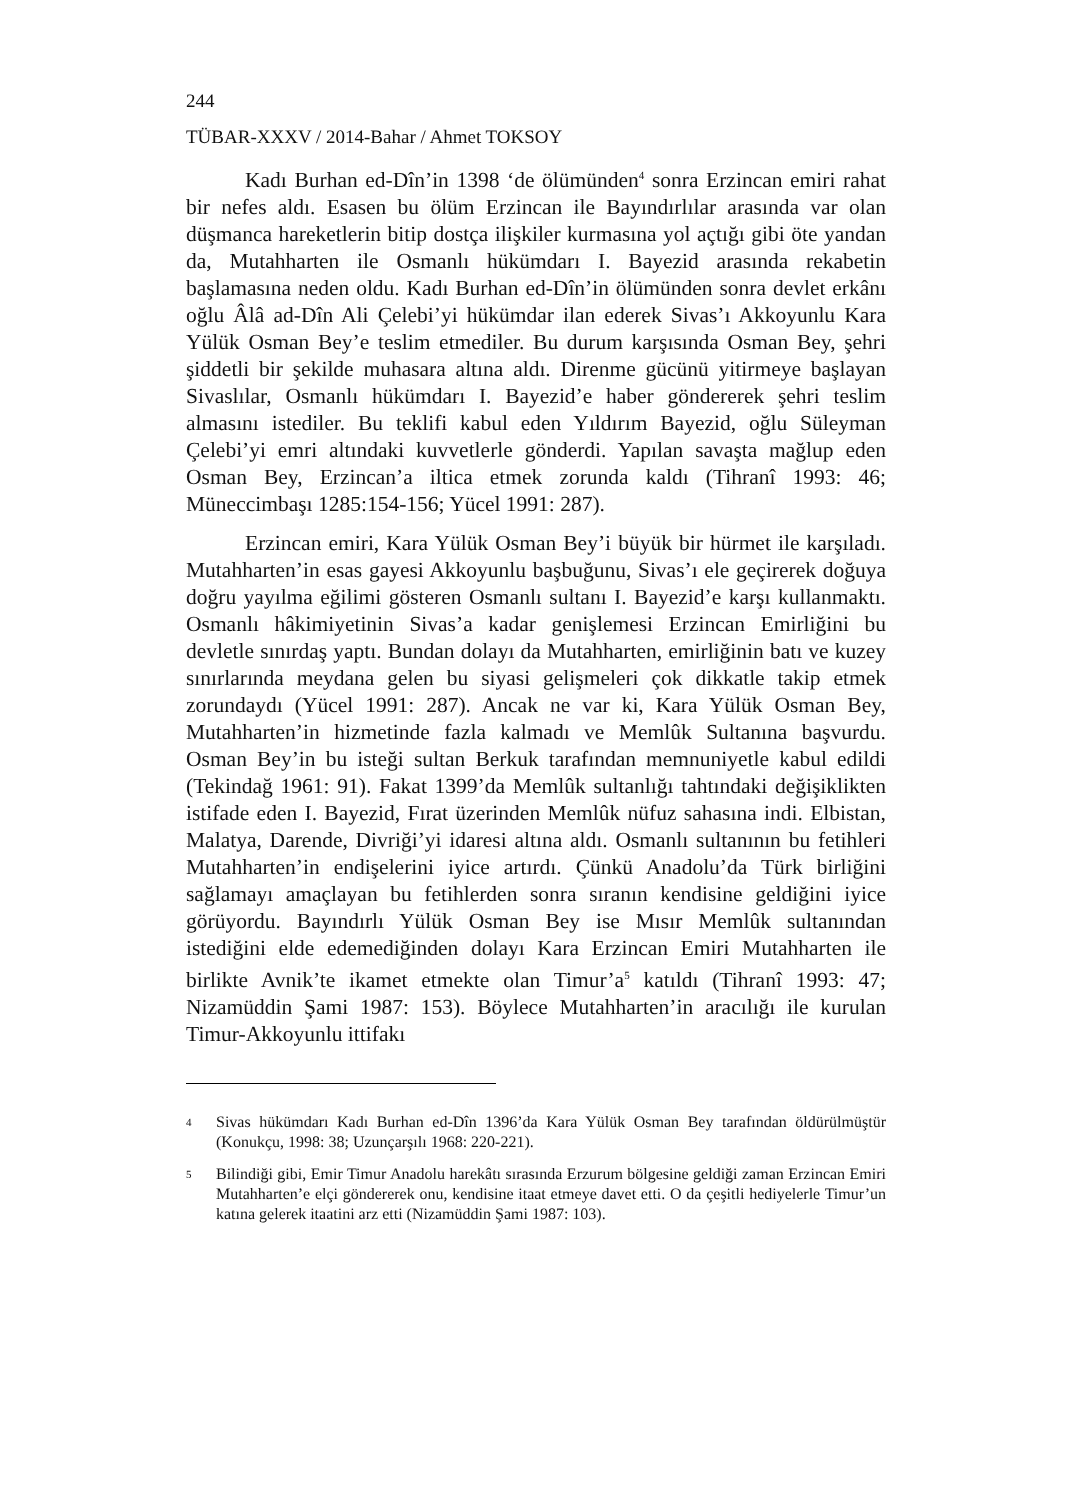244
TÜBAR-XXXV / 2014-Bahar / Ahmet TOKSOY
Kadı Burhan ed-Dîn’in 1398 ‘de ölümünden<sup>4</sup> sonra Erzincan emiri rahat bir nefes aldı. Esasen bu ölüm Erzincan ile Bayındırlılar arasında var olan düşmanca hareketlerin bitip dostça ilişkiler kurmasına yol açtığı gibi öte yandan da, Mutahharten ile Osmanlı hükümdarı I. Bayezid arasında rekabetin başlamasına neden oldu. Kadı Burhan ed-Dîn’in ölümünden sonra devlet erkânı oğlu Âlâ ad-Dîn Ali Çelebi’yi hükümdar ilan ederek Sivas’ı Akkoyunlu Kara Yülük Osman Bey’e teslim etmediler. Bu durum karşısında Osman Bey, şehri şiddetli bir şekilde muhasara altına aldı. Direnme gücünü yitirmeye başlayan Sivaslılar, Osmanlı hükümdarı I. Bayezid’e haber göndererek şehri teslim almasını istediler. Bu teklifi kabul eden Yıldırım Bayezid, oğlu Süleyman Çelebi’yi emri altındaki kuvvetlerle gönderdi. Yapılan savaşta mağlup eden Osman Bey, Erzincan’a iltica etmek zorunda kaldı (Tihranî 1993: 46; Müneccimbaşı 1285:154-156; Yücel 1991: 287).
Erzincan emiri, Kara Yülük Osman Bey’i büyük bir hürmet ile karşıladı. Mutahharten’in esas gayesi Akkoyunlu başbuğunu, Sivas’ı ele geçirerek doğuya doğru yayılma eğilimi gösteren Osmanlı sultanı I. Bayezid’e karşı kullanmaktı. Osmanlı hâkimiyetinin Sivas’a kadar genişlemesi Erzincan Emirliğini bu devletle sınırdaş yaptı. Bundan dolayı da Mutahharten, emirliğinin batı ve kuzey sınırlarında meydana gelen bu siyasi gelişmeleri çok dikkatle takip etmek zorundaydı (Yücel 1991: 287). Ancak ne var ki, Kara Yülük Osman Bey, Mutahharten’in hizmetinde fazla kalmadı ve Memlûk Sultanına başvurdu. Osman Bey’in bu isteği sultan Berkuk tarafından memnuniyetle kabul edildi (Tekindağ 1961: 91). Fakat 1399’da Memlûk sultanlığı tahtındaki değişiklikten istifade eden I. Bayezid, Fırat üzerinden Memlûk nüfuz sahasına indi. Elbistan, Malatya, Darende, Divriği’yi idaresi altına aldı. Osmanlı sultanının bu fetihleri Mutahharten’in endişelerini iyice artırdı. Çünkü Anadolu’da Türk birliğini sağlamayı amaçlayan bu fetihlerden sonra sıranın kendisine geldiğini iyice görüyordu. Bayındırlı Yülük Osman Bey ise Mısır Memlûk sultanından istediğini elde edemediğinden dolayı Kara Erzincan Emiri Mutahharten ile birlikte Avnik’te ikamet etmekte olan Timur’a<sup>5</sup> katıldı (Tihranî 1993: 47; Nizamüddin Şami 1987: 153). Böylece Mutahharten’in aracılığı ile kurulan Timur-Akkoyunlu ittifakı
4 Sivas hükümdarı Kadı Burhan ed-Dîn 1396’da Kara Yülük Osman Bey tarafından öldürülmüştür (Konukçu, 1998: 38; Uzunçarşılı 1968: 220-221).
5 Bilindiği gibi, Emir Timur Anadolu harekâtı sırasında Erzurum bölgesine geldiği zaman Erzincan Emiri Mutahharten’e elçi göndererek onu, kendisine itaat etmeye davet etti. O da çeşitli hediyelerle Timur’un katına gelerek itaatini arz etti (Nizamüddin Şami 1987: 103).